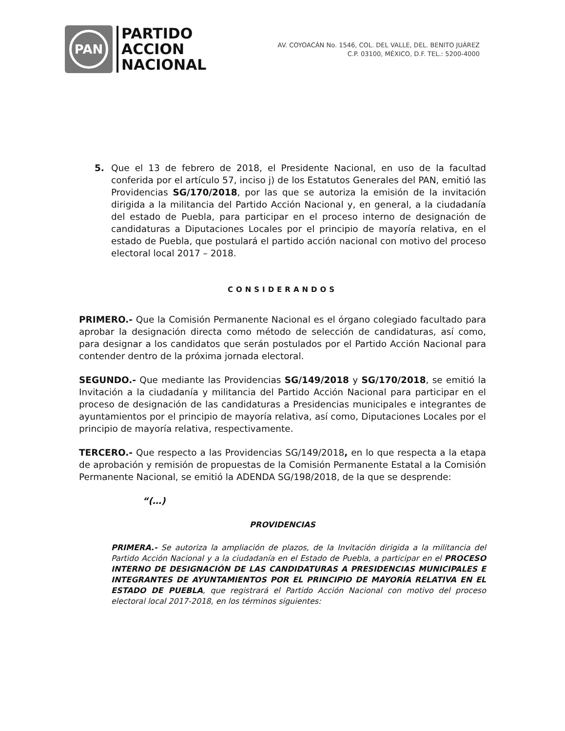PAN
PARTIDO
ACCION
NACIONAL
AV. COYOACÁN No. 1546, COL. DEL VALLE, DEL. BENITO JUÁREZ
C.P. 03100, MÉXICO, D.F. TEL.: 5200-4000
5. Que el 13 de febrero de 2018, el Presidente Nacional, en uso de la facultad conferida por el artículo 57, inciso j) de los Estatutos Generales del PAN, emitió las Providencias SG/170/2018, por las que se autoriza la emisión de la invitación dirigida a la militancia del Partido Acción Nacional y, en general, a la ciudadanía del estado de Puebla, para participar en el proceso interno de designación de candidaturas a Diputaciones Locales por el principio de mayoría relativa, en el estado de Puebla, que postulará el partido acción nacional con motivo del proceso electoral local 2017 – 2018.
CONSIDERANDOS
PRIMERO.- Que la Comisión Permanente Nacional es el órgano colegiado facultado para aprobar la designación directa como método de selección de candidaturas, así como, para designar a los candidatos que serán postulados por el Partido Acción Nacional para contender dentro de la próxima jornada electoral.
SEGUNDO.- Que mediante las Providencias SG/149/2018 y SG/170/2018, se emitió la Invitación a la ciudadanía y militancia del Partido Acción Nacional para participar en el proceso de designación de las candidaturas a Presidencias municipales e integrantes de ayuntamientos por el principio de mayoría relativa, así como, Diputaciones Locales por el principio de mayoría relativa, respectivamente.
TERCERO.- Que respecto a las Providencias SG/149/2018, en lo que respecta a la etapa de aprobación y remisión de propuestas de la Comisión Permanente Estatal a la Comisión Permanente Nacional, se emitió la ADENDA SG/198/2018, de la que se desprende:
“(…)
PROVIDENCIAS
PRIMERA.- Se autoriza la ampliación de plazos, de la Invitación dirigida a la militancia del Partido Acción Nacional y a la ciudadanía en el Estado de Puebla, a participar en el PROCESO INTERNO DE DESIGNACIÓN DE LAS CANDIDATURAS A PRESIDENCIAS MUNICIPALES E INTEGRANTES DE AYUNTAMIENTOS POR EL PRINCIPIO DE MAYORÍA RELATIVA EN EL ESTADO DE PUEBLA, que registrará el Partido Acción Nacional con motivo del proceso electoral local 2017-2018, en los términos siguientes: